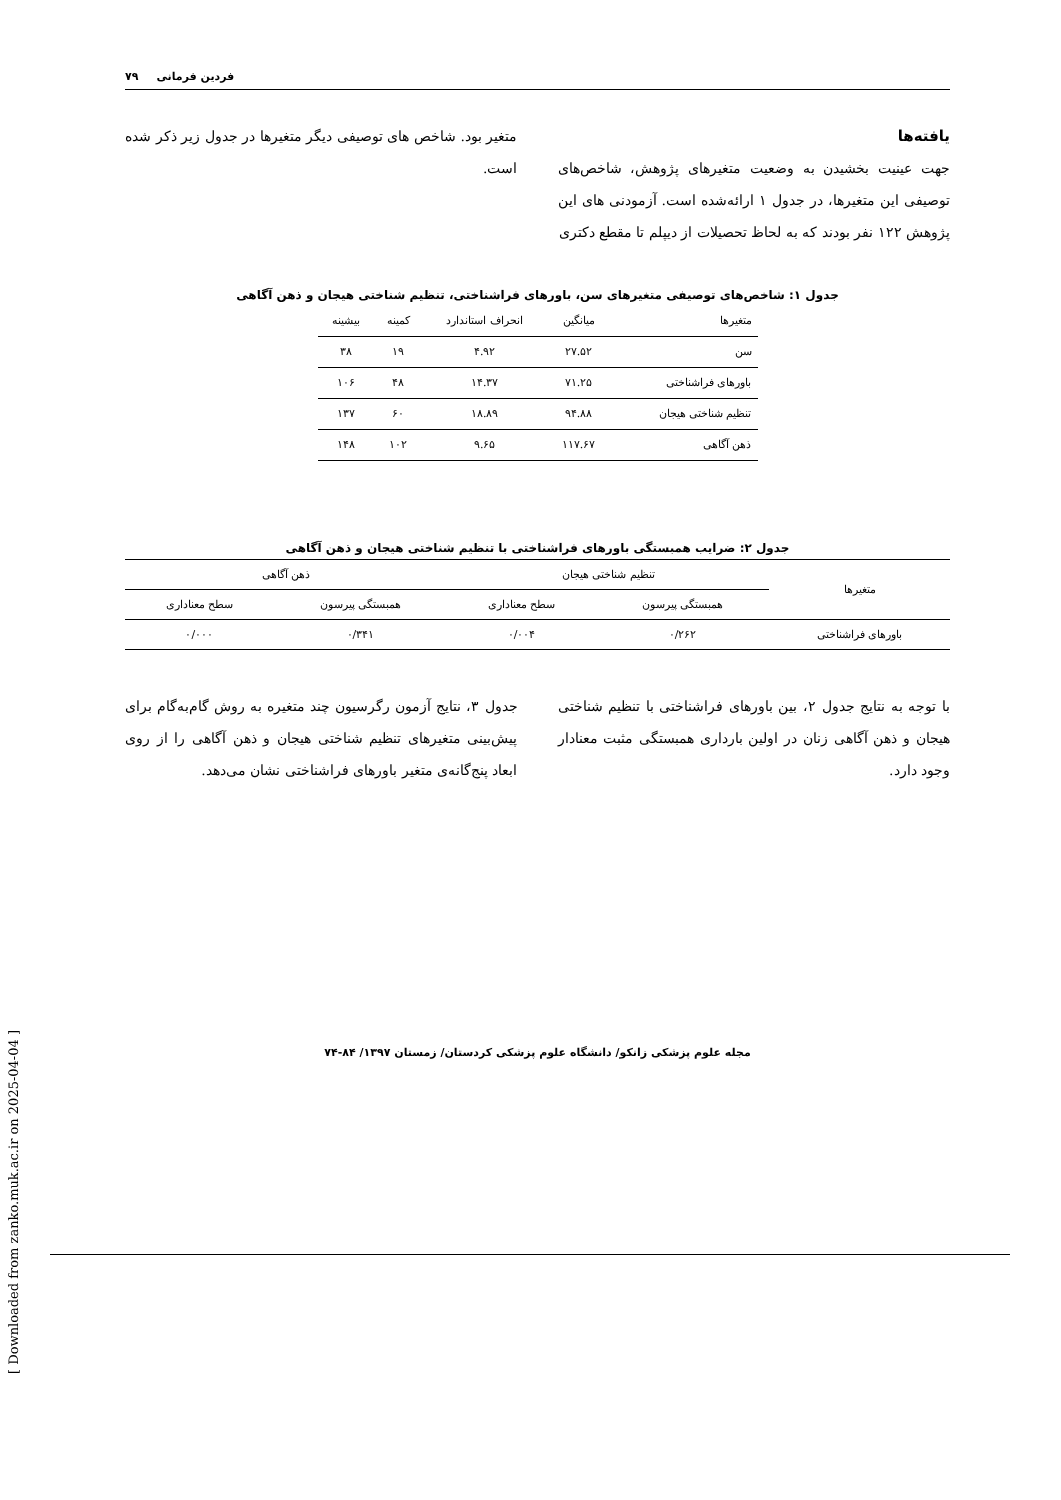۷۹ فردین فرمانی
یافته‌ها
جهت عینیت بخشیدن به وضعیت متغیرهای پژوهش، شاخص‌های توصیفی این متغیرها، در جدول ۱ ارائه‌شده است. آزمودنی های این پژوهش ۱۲۲ نفر بودند که به لحاظ تحصیلات از دیپلم تا مقطع دکتری
متغیر بود. شاخص های توصیفی دیگر متغیرها در جدول زیر ذکر شده است.
جدول ۱: شاخص‌های توصیفی متغیرهای سن، باورهای فراشناختی، تنظیم شناختی هیجان و ذهن آگاهی
| متغیرها | میانگین | انحراف استاندارد | کمینه | بیشینه |
| --- | --- | --- | --- | --- |
| سن | ۲۷.۵۲ | ۴.۹۲ | ۱۹ | ۳۸ |
| باورهای فراشناختی | ۷۱.۲۵ | ۱۴.۳۷ | ۴۸ | ۱۰۶ |
| تنظیم شناختی هیجان | ۹۴.۸۸ | ۱۸.۸۹ | ۶۰ | ۱۳۷ |
| ذهن آگاهی | ۱۱۷.۶۷ | ۹.۶۵ | ۱۰۲ | ۱۴۸ |
جدول ۲: ضرایب همبستگی باورهای فراشناختی با تنظیم شناختی هیجان و ذهن آگاهی
| متغیرها | تنظیم شناختی هیجان | | ذهن آگاهی | |
| --- | --- | --- | --- | --- |
| | همبستگی پیرسون | سطح معناداری | همبستگی پیرسون | سطح معناداری |
| باورهای فراشناختی | ۰/۲۶۲ | ۰/۰۰۴ | ۰/۳۴۱ | ۰/۰۰۰ |
با توجه به نتایج جدول ۲، بین باورهای فراشناختی با تنظیم شناختی هیجان و ذهن آگاهی زنان در اولین بارداری همبستگی مثبت معنادار وجود دارد.
جدول ۳، نتایج آزمون رگرسیون چند متغیره به روش گام‌به‌گام برای پیش‌بینی متغیرهای تنظیم شناختی هیجان و ذهن آگاهی را از روی ابعاد پنج‌گانه‌ی متغیر باورهای فراشناختی نشان می‌دهد.
مجله علوم پزشکی زانکو/ دانشگاه علوم پزشکی کردستان/ زمستان ۱۳۹۷/ ۸۴-۷۴
[ Downloaded from zanko.muk.ac.ir on 2025-04-04 ]